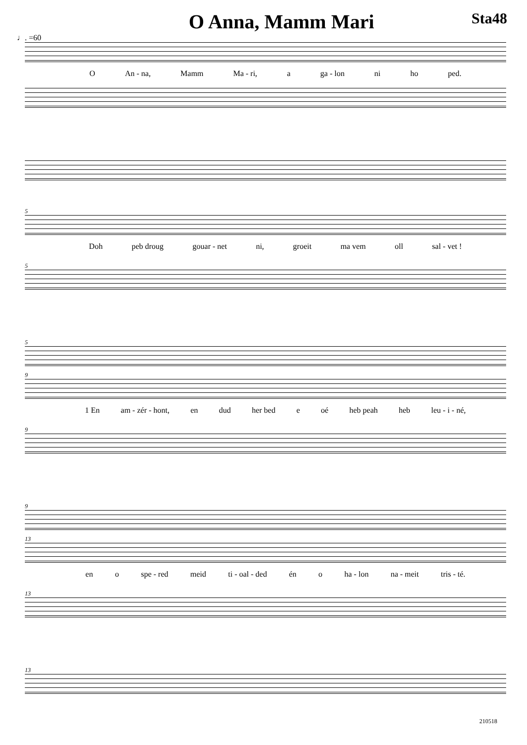O Anna, Mamm Mari
Sta48
♩. =60
O An - na, Mamm Ma - ri, a ga - lon ni ho ped.
5
Doh peb droug gouar - net ni, groeit ma vem oll sal - vet !
5
5
9
1 En am - zér - hont, en dud her bed e oé heb peah heb leu - i - né,
9
9
13
en o spe - red meid ti - oal - ded én o ha - lon na - meit tris - té.
13
13
210518